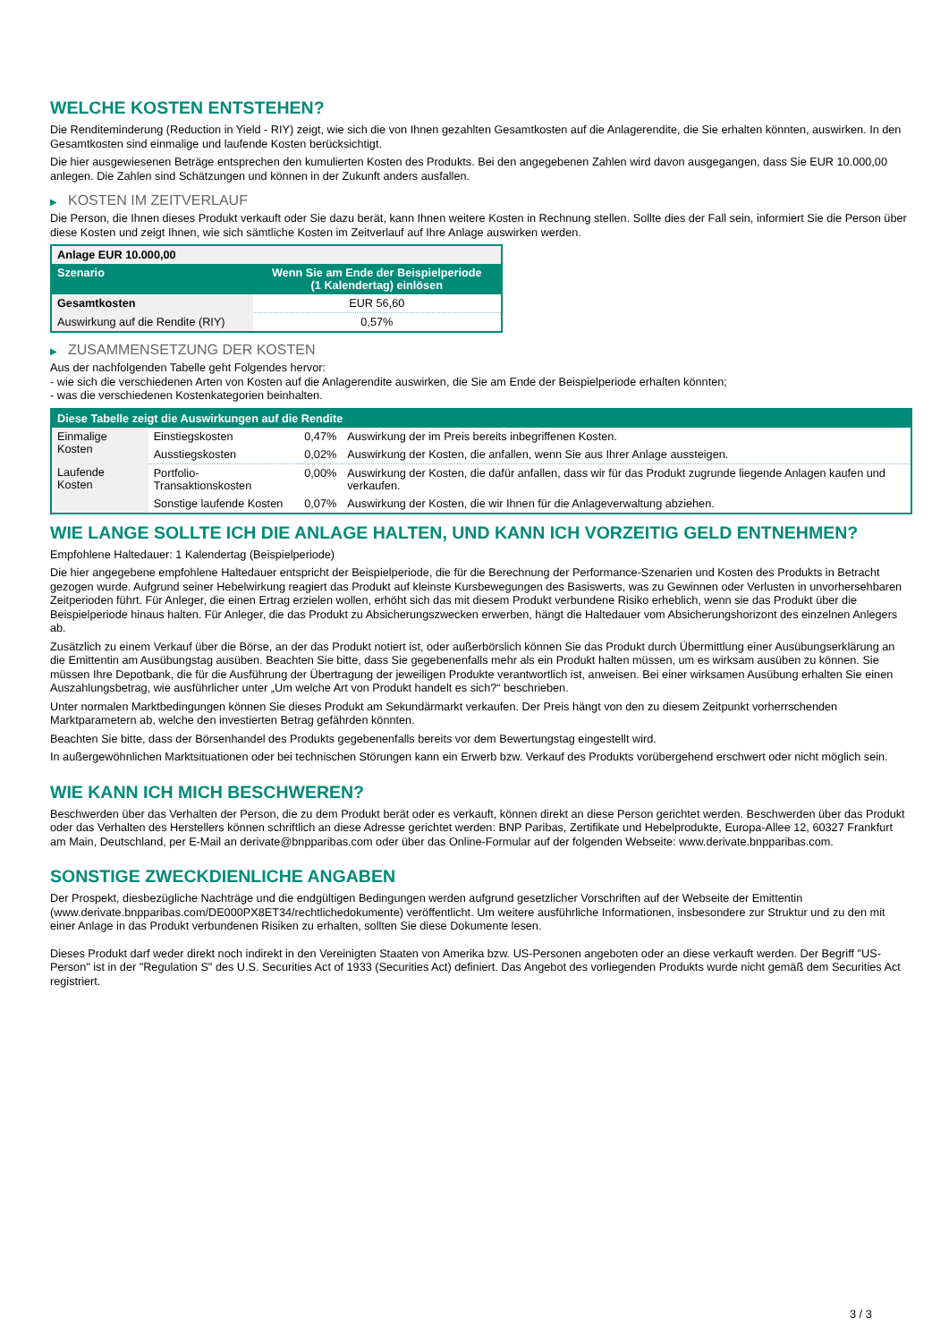WELCHE KOSTEN ENTSTEHEN?
Die Renditeminderung (Reduction in Yield - RIY) zeigt, wie sich die von Ihnen gezahlten Gesamtkosten auf die Anlagerendite, die Sie erhalten könnten, auswirken. In den Gesamtkosten sind einmalige und laufende Kosten berücksichtigt.
Die hier ausgewiesenen Beträge entsprechen den kumulierten Kosten des Produkts. Bei den angegebenen Zahlen wird davon ausgegangen, dass Sie EUR 10.000,00 anlegen. Die Zahlen sind Schätzungen und können in der Zukunft anders ausfallen.
▶ KOSTEN IM ZEITVERLAUF
Die Person, die Ihnen dieses Produkt verkauft oder Sie dazu berät, kann Ihnen weitere Kosten in Rechnung stellen. Sollte dies der Fall sein, informiert Sie die Person über diese Kosten und zeigt Ihnen, wie sich sämtliche Kosten im Zeitverlauf auf Ihre Anlage auswirken werden.
| Anlage EUR 10.000,00 | |
| --- | --- |
| Szenario | Wenn Sie am Ende der Beispielperiode (1 Kalendertag) einlösen |
| Gesamtkosten | EUR 56,60 |
| Auswirkung auf die Rendite (RIY) | 0,57% |
▶ ZUSAMMENSETZUNG DER KOSTEN
Aus der nachfolgenden Tabelle geht Folgendes hervor:
- wie sich die verschiedenen Arten von Kosten auf die Anlagerendite auswirken, die Sie am Ende der Beispielperiode erhalten könnten;
- was die verschiedenen Kostenkategorien beinhalten.
| Diese Tabelle zeigt die Auswirkungen auf die Rendite | | | |
| --- | --- | --- | --- |
| Einmalige Kosten | Einstiegskosten | 0,47% | Auswirkung der im Preis bereits inbegriffenen Kosten. |
| | Ausstiegskosten | 0,02% | Auswirkung der Kosten, die anfallen, wenn Sie aus Ihrer Anlage aussteigen. |
| Laufende Kosten | Portfolio-Transaktionskosten | 0,00% | Auswirkung der Kosten, die dafür anfallen, dass wir für das Produkt zugrunde liegende Anlagen kaufen und verkaufen. |
| | Sonstige laufende Kosten | 0,07% | Auswirkung der Kosten, die wir Ihnen für die Anlageverwaltung abziehen. |
WIE LANGE SOLLTE ICH DIE ANLAGE HALTEN, UND KANN ICH VORZEITIG GELD ENTNEHMEN?
Empfohlene Haltedauer: 1 Kalendertag (Beispielperiode)
Die hier angegebene empfohlene Haltedauer entspricht der Beispielperiode, die für die Berechnung der Performance-Szenarien und Kosten des Produkts in Betracht gezogen wurde. Aufgrund seiner Hebelwirkung reagiert das Produkt auf kleinste Kursbewegungen des Basiswerts, was zu Gewinnen oder Verlusten in unvorhersehbaren Zeitperioden führt. Für Anleger, die einen Ertrag erzielen wollen, erhöht sich das mit diesem Produkt verbundene Risiko erheblich, wenn sie das Produkt über die Beispielperiode hinaus halten. Für Anleger, die das Produkt zu Absicherungszwecken erwerben, hängt die Haltedauer vom Absicherungshorizont des einzelnen Anlegers ab.
Zusätzlich zu einem Verkauf über die Börse, an der das Produkt notiert ist, oder außerbörslich können Sie das Produkt durch Übermittlung einer Ausübungserklärung an die Emittentin am Ausübungstag ausüben. Beachten Sie bitte, dass Sie gegebenenfalls mehr als ein Produkt halten müssen, um es wirksam ausüben zu können. Sie müssen Ihre Depotbank, die für die Ausführung der Übertragung der jeweiligen Produkte verantwortlich ist, anweisen. Bei einer wirksamen Ausübung erhalten Sie einen Auszahlungsbetrag, wie ausführlicher unter „Um welche Art von Produkt handelt es sich?“ beschrieben.
Unter normalen Marktbedingungen können Sie dieses Produkt am Sekundärmarkt verkaufen. Der Preis hängt von den zu diesem Zeitpunkt vorherrschenden Marktparametern ab, welche den investierten Betrag gefährden könnten.
Beachten Sie bitte, dass der Börsenhandel des Produkts gegebenenfalls bereits vor dem Bewertungstag eingestellt wird.
In außergewöhnlichen Marktsituationen oder bei technischen Störungen kann ein Erwerb bzw. Verkauf des Produkts vorübergehend erschwert oder nicht möglich sein.
WIE KANN ICH MICH BESCHWEREN?
Beschwerden über das Verhalten der Person, die zu dem Produkt berät oder es verkauft, können direkt an diese Person gerichtet werden. Beschwerden über das Produkt oder das Verhalten des Herstellers können schriftlich an diese Adresse gerichtet werden: BNP Paribas, Zertifikate und Hebelprodukte, Europa-Allee 12, 60327 Frankfurt am Main, Deutschland, per E-Mail an derivate@bnpparibas.com oder über das Online-Formular auf der folgenden Webseite: www.derivate.bnpparibas.com.
SONSTIGE ZWECKDIENLICHE ANGABEN
Der Prospekt, diesbezügliche Nachträge und die endgültigen Bedingungen werden aufgrund gesetzlicher Vorschriften auf der Webseite der Emittentin (www.derivate.bnpparibas.com/DE000PX8ET34/rechtlichedokumente) veröffentlicht. Um weitere ausführliche Informationen, insbesondere zur Struktur und zu den mit einer Anlage in das Produkt verbundenen Risiken zu erhalten, sollten Sie diese Dokumente lesen.
Dieses Produkt darf weder direkt noch indirekt in den Vereinigten Staaten von Amerika bzw. US-Personen angeboten oder an diese verkauft werden. Der Begriff "US-Person" ist in der "Regulation S" des U.S. Securities Act of 1933 (Securities Act) definiert. Das Angebot des vorliegenden Produkts wurde nicht gemäß dem Securities Act registriert.
3 / 3